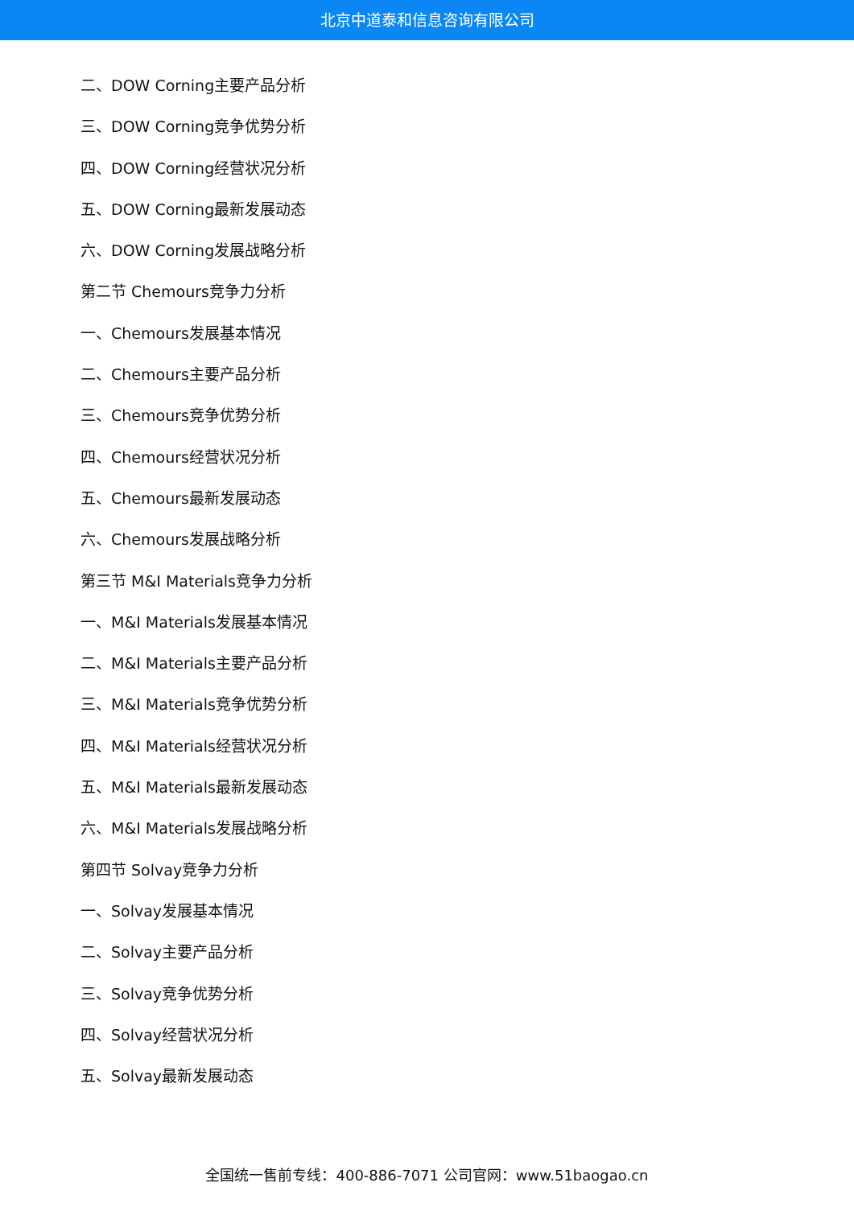北京中道泰和信息咨询有限公司
二、DOW Corning主要产品分析
三、DOW Corning竞争优势分析
四、DOW Corning经营状况分析
五、DOW Corning最新发展动态
六、DOW Corning发展战略分析
第二节 Chemours竞争力分析
一、Chemours发展基本情况
二、Chemours主要产品分析
三、Chemours竞争优势分析
四、Chemours经营状况分析
五、Chemours最新发展动态
六、Chemours发展战略分析
第三节 M&I Materials竞争力分析
一、M&I Materials发展基本情况
二、M&I Materials主要产品分析
三、M&I Materials竞争优势分析
四、M&I Materials经营状况分析
五、M&I Materials最新发展动态
六、M&I Materials发展战略分析
第四节 Solvay竞争力分析
一、Solvay发展基本情况
二、Solvay主要产品分析
三、Solvay竞争优势分析
四、Solvay经营状况分析
五、Solvay最新发展动态
全国统一售前专线：400-886-7071 公司官网：www.51baogao.cn